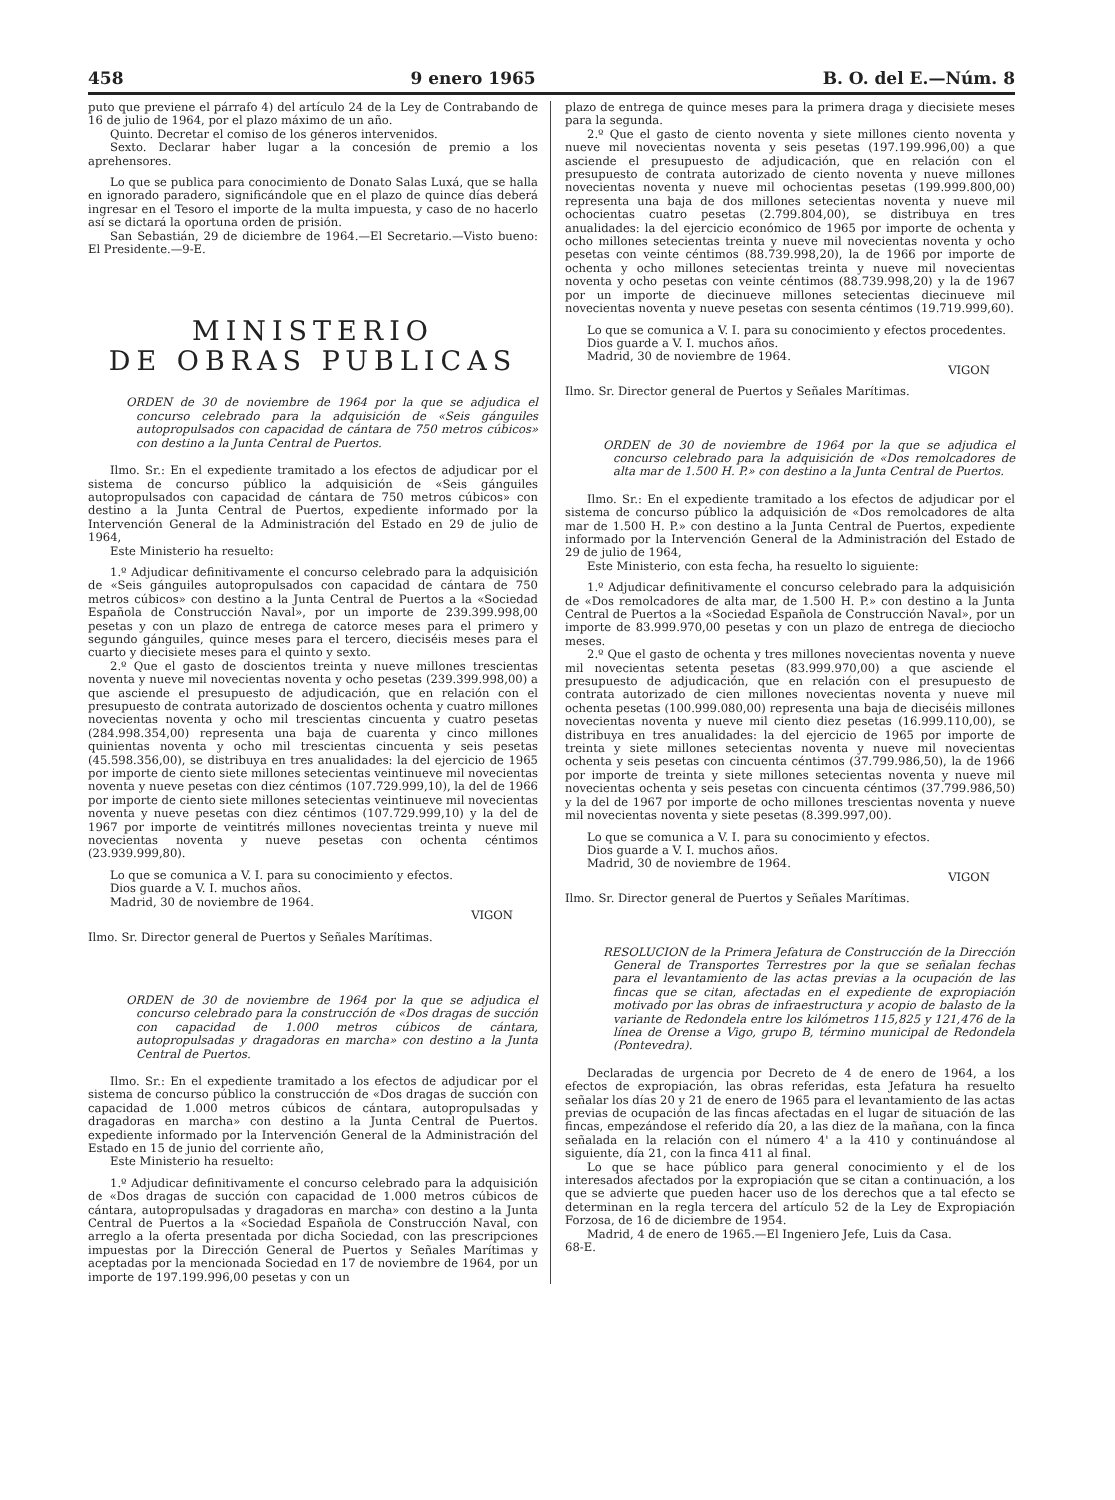458 9 enero 1965 B. O. del E.—Núm. 8
puto que previene el párrafo 4) del artículo 24 de la Ley de Contrabando de 16 de julio de 1964, por el plazo máximo de un año.
Quinto. Decretar el comiso de los géneros intervenidos.
Sexto. Declarar haber lugar a la concesión de premio a los aprehensores.
Lo que se publica para conocimiento de Donato Salas Luxá, que se halla en ignorado paradero, significándole que en el plazo de quince días deberá ingresar en el Tesoro el importe de la multa impuesta, y caso de no hacerlo así se dictará la oportuna orden de prisión.
San Sebastián, 29 de diciembre de 1964.—El Secretario.—Visto bueno: El Presidente.—9-E.
MINISTERIO
DE OBRAS PUBLICAS
ORDEN de 30 de noviembre de 1964 por la que se adjudica el concurso celebrado para la adquisición de «Seis gánguiles autopropulsados con capacidad de cántara de 750 metros cúbicos» con destino a la Junta Central de Puertos.
Ilmo. Sr.: En el expediente tramitado a los efectos de adjudicar por el sistema de concurso público la adquisición de «Seis gánguiles autopropulsados con capacidad de cántara de 750 metros cúbicos» con destino a la Junta Central de Puertos, expediente informado por la Intervención General de la Administración del Estado en 29 de julio de 1964,
Este Ministerio ha resuelto:
1.º Adjudicar definitivamente el concurso celebrado para la adquisición de «Seis gánguiles autopropulsados con capacidad de cántara de 750 metros cúbicos» con destino a la Junta Central de Puertos a la «Sociedad Española de Construcción Naval», por un importe de 239.399.998,00 pesetas y con un plazo de entrega de catorce meses para el primero y segundo gánguiles, quince meses para el tercero, dieciséis meses para el cuarto y diecisiete meses para el quinto y sexto.
2.º Que el gasto de doscientos treinta y nueve millones trescientas noventa y nueve mil novecientas noventa y ocho pesetas (239.399.998,00) a que asciende el presupuesto de adjudicación, que en relación con el presupuesto de contrata autorizado de doscientos ochenta y cuatro millones novecientas noventa y ocho mil trescientas cincuenta y cuatro pesetas (284.998.354,00) representa una baja de cuarenta y cinco millones quinientas noventa y ocho mil trescientas cincuenta y seis pesetas (45.598.356,00), se distribuya en tres anualidades: la del ejercicio de 1965 por importe de ciento siete millones setecientas veintinueve mil novecientas noventa y nueve pesetas con diez céntimos (107.729.999,10), la del de 1966 por importe de ciento siete millones setecientas veintinueve mil novecientas noventa y nueve pesetas con diez céntimos (107.729.999,10) y la del de 1967 por importe de veintitrés millones novecientas treinta y nueve mil novecientas noventa y nueve pesetas con ochenta céntimos (23.939.999,80).
Lo que se comunica a V. I. para su conocimiento y efectos.
Dios guarde a V. I. muchos años.
Madrid, 30 de noviembre de 1964.
VIGON
Ilmo. Sr. Director general de Puertos y Señales Marítimas.
ORDEN de 30 de noviembre de 1964 por la que se adjudica el concurso celebrado para la construcción de «Dos dragas de succión con capacidad de 1.000 metros cúbicos de cántara, autopropulsadas y dragadoras en marcha» con destino a la Junta Central de Puertos.
Ilmo. Sr.: En el expediente tramitado a los efectos de adjudicar por el sistema de concurso público la construcción de «Dos dragas de succión con capacidad de 1.000 metros cúbicos de cántara, autopropulsadas y dragadoras en marcha» con destino a la Junta Central de Puertos. expediente informado por la Intervención General de la Administración del Estado en 15 de junio del corriente año,
Este Ministerio ha resuelto:
1.º Adjudicar definitivamente el concurso celebrado para la adquisición de «Dos dragas de succión con capacidad de 1.000 metros cúbicos de cántara, autopropulsadas y dragadoras en marcha» con destino a la Junta Central de Puertos a la «Sociedad Española de Construcción Naval, con arreglo a la oferta presentada por dicha Sociedad, con las prescripciones impuestas por la Dirección General de Puertos y Señales Marítimas y aceptadas por la mencionada Sociedad en 17 de noviembre de 1964, por un importe de 197.199.996,00 pesetas y con un
plazo de entrega de quince meses para la primera draga y diecisiete meses para la segunda.
2.º Que el gasto de ciento noventa y siete millones ciento noventa y nueve mil novecientas noventa y seis pesetas (197.199.996,00) a que asciende el presupuesto de adjudicación, que en relación con el presupuesto de contrata autorizado de ciento noventa y nueve millones novecientas noventa y nueve mil ochocientas pesetas (199.999.800,00) representa una baja de dos millones setecientas noventa y nueve mil ochocientas cuatro pesetas (2.799.804,00), se distribuya en tres anualidades: la del ejercicio económico de 1965 por importe de ochenta y ocho millones setecientas treinta y nueve mil novecientas noventa y ocho pesetas con veinte céntimos (88.739.998,20), la de 1966 por importe de ochenta y ocho millones setecientas treinta y nueve mil novecientas noventa y ocho pesetas con veinte céntimos (88.739.998,20) y la de 1967 por un importe de diecinueve millones setecientas diecinueve mil novecientas noventa y nueve pesetas con sesenta céntimos (19.719.999,60).
Lo que se comunica a V. I. para su conocimiento y efectos procedentes.
Dios guarde a V. I. muchos años.
Madrid, 30 de noviembre de 1964.
VIGON
Ilmo. Sr. Director general de Puertos y Señales Marítimas.
ORDEN de 30 de noviembre de 1964 por la que se adjudica el concurso celebrado para la adquisición de «Dos remolcadores de alta mar de 1.500 H. P.» con destino a la Junta Central de Puertos.
Ilmo. Sr.: En el expediente tramitado a los efectos de adjudicar por el sistema de concurso público la adquisición de «Dos remolcadores de alta mar de 1.500 H. P.» con destino a la Junta Central de Puertos, expediente informado por la Intervención General de la Administración del Estado de 29 de julio de 1964,
Este Ministerio, con esta fecha, ha resuelto lo siguiente:
1.º Adjudicar definitivamente el concurso celebrado para la adquisición de «Dos remolcadores de alta mar, de 1.500 H. P.» con destino a la Junta Central de Puertos a la «Sociedad Española de Construcción Naval», por un importe de 83.999.970,00 pesetas y con un plazo de entrega de dieciocho meses.
2.º Que el gasto de ochenta y tres millones novecientas noventa y nueve mil novecientas setenta pesetas (83.999.970,00) a que asciende el presupuesto de adjudicación, que en relación con el presupuesto de contrata autorizado de cien millones novecientas noventa y nueve mil ochenta pesetas (100.999.080,00) representa una baja de dieciséis millones novecientas noventa y nueve mil ciento diez pesetas (16.999.110,00), se distribuya en tres anualidades: la del ejercicio de 1965 por importe de treinta y siete millones setecientas noventa y nueve mil novecientas ochenta y seis pesetas con cincuenta céntimos (37.799.986,50), la de 1966 por importe de treinta y siete millones setecientas noventa y nueve mil novecientas ochenta y seis pesetas con cincuenta céntimos (37.799.986,50) y la del de 1967 por importe de ocho millones trescientas noventa y nueve mil novecientas noventa y siete pesetas (8.399.997,00).
Lo que se comunica a V. I. para su conocimiento y efectos.
Dios guarde a V. I. muchos años.
Madrid, 30 de noviembre de 1964.
VIGON
Ilmo. Sr. Director general de Puertos y Señales Marítimas.
RESOLUCION de la Primera Jefatura de Construcción de la Dirección General de Transportes Terrestres por la que se señalan fechas para el levantamiento de las actas previas a la ocupación de las fincas que se citan, afectadas en el expediente de expropiación motivado por las obras de infraestructura y acopio de balasto de la variante de Redondela entre los kilómetros 115,825 y 121,476 de la línea de Orense a Vigo, grupo B, término municipal de Redondela (Pontevedra).
Declaradas de urgencia por Decreto de 4 de enero de 1964, a los efectos de expropiación, las obras referidas, esta Jefatura ha resuelto señalar los días 20 y 21 de enero de 1965 para el levantamiento de las actas previas de ocupación de las fincas afectadas en el lugar de situación de las fincas, empezándose el referido día 20, a las diez de la mañana, con la finca señalada en la relación con el número 4' a la 410 y continuándose al siguiente, día 21, con la finca 411 al final.
Lo que se hace público para general conocimiento y el de los interesados afectados por la expropiación que se citan a continuación, a los que se advierte que pueden hacer uso de los derechos que a tal efecto se determinan en la regla tercera del artículo 52 de la Ley de Expropiación Forzosa, de 16 de diciembre de 1954.
Madrid, 4 de enero de 1965.—El Ingeniero Jefe, Luis da Casa.
68-E.